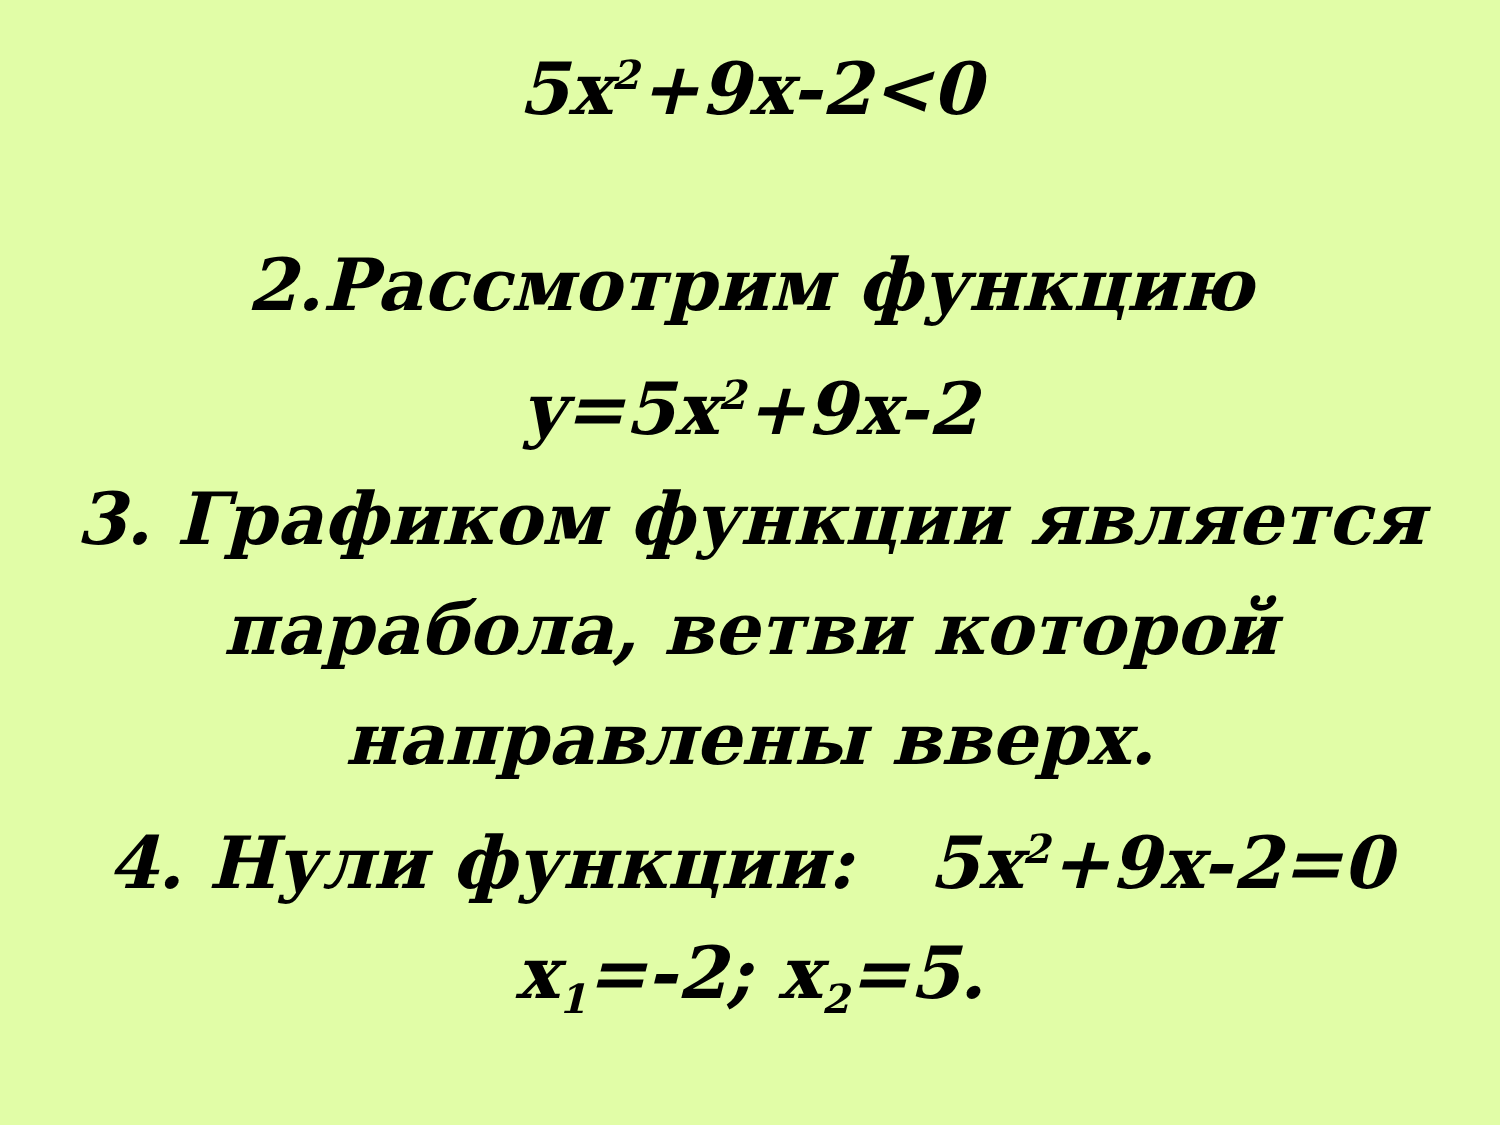5x<sup>2</sup>+9x-2<0
2.Рассмотрим функцию
y=5x<sup>2</sup>+9x-2
3. Графиком функции является
парабола, ветви которой
направлены вверх.
4. Нули функции: 5x<sup>2</sup>+9x-2=0
x<sub>1</sub>=-2; x<sub>2</sub>=5.